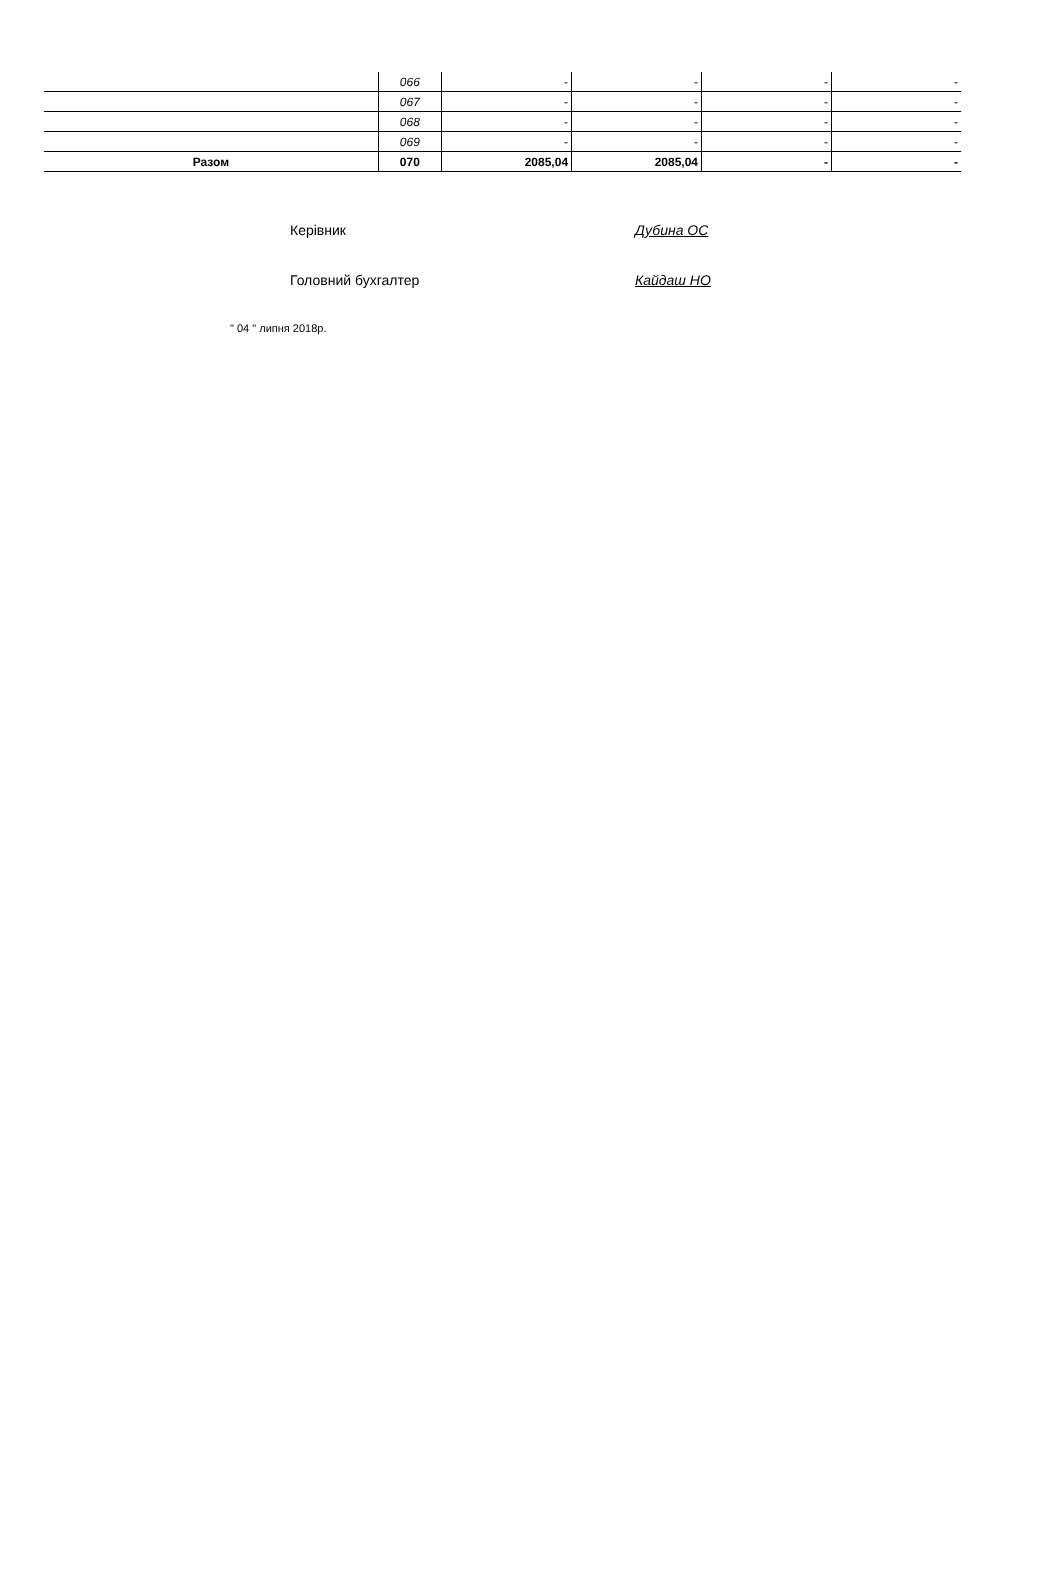| | 066 | - | - | - | - |
| | 067 | - | - | - | - |
| | 068 | - | - | - | - |
| | 069 | - | - | - | - |
| Разом | 070 | 2085,04 | 2085,04 | - | - |
Керівник Дубина ОС
Головний бухгалтер Кайдаш НО
" 04 " липня 2018р.